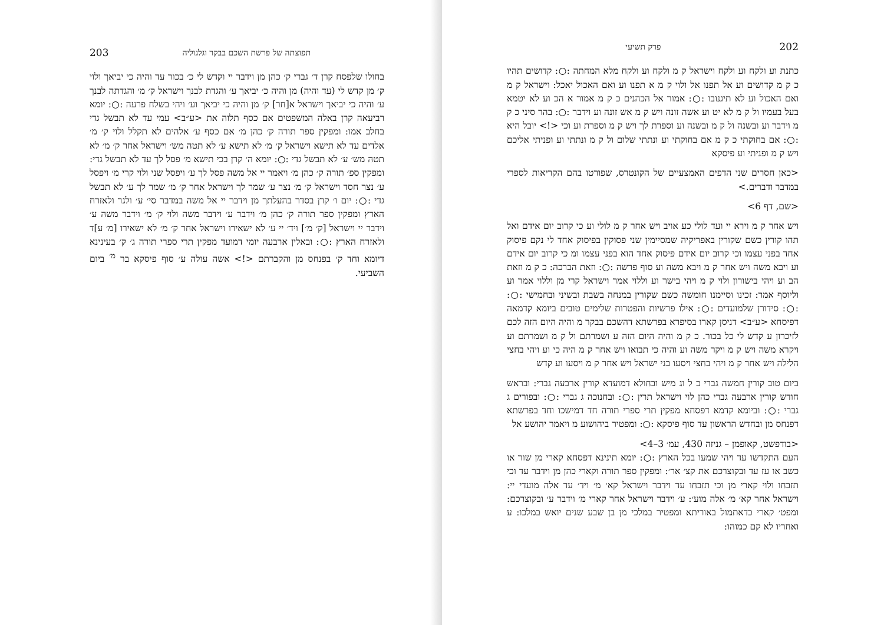202 פרק תשיעי
כתנת וע ולקח וע ולקח וישראל ק מ ולקח וע ולקח מלא המחתה :○: קדושים תהיו כ ק מ קדושים וע אל תפנו אל ולוי ק מ א תפנו וע ואם האכול יאכל: וישראל ק מ ואם האכול וע לא תיגנובו :○: אמור אל הכהנים כ ק מ אמור א הכ וע לא יטמא בעל בעמיו ול ק מ לא יט וע אשה זונה ויש ק מ אש זונה וע וידבר :○: בהר סיני כ ק מ וידבר וע ובשנה ול ק מ ובשנה וע וספרת לך ויש ק מ וספרת וע וכי <!> יובל היא :○: אם בחוקתי כ ק מ אם בחוקתי וע ונתתי שלום ול ק מ ונתתי וע ופניתי אליכם ויש ק מ ופניתי וע פיסקא
<כאן חסרים שני הדפים האמצעיים של הקונטרס, שפורטו בהם הקריאות לספרי במדבר ודברים.>
<שם, דף 6>
ויש אחר ק מ וירא יי ועד לולי כע אויב ויש אחר ק מ לולי וע כי קרוב יום אידם ואל תהו קורין כשם שקורין באפריקיה שמסיימין שני פסוקין בפיסוק אחד לי נקם פיסוק אחד בפני עצמו וכי קרוב יום אידם פיסוק אחד הוא בפני עצמו ומ כי קרוב יום אידם וע ויבא משה ויש אחר ק מ ויבא משה וע סוף פרשה :○: וזאת הברכה: כ ק מ וזאת הב וע ויהי בישורון ולוי ק מ ויהי בישר וע וללוי אמר וישראל קרי מן וללוי אמר וע וליוסף אמר: זכינו וסיימנו חומשה כשם שקורין במנחה בשבת ובשיני ובחמישי :○: :○: סידורן שלמועדים :○: אילו פרשיות והפטרות שלימים טובים ביומא קדמאה דפיסחא <ע״ב> דניסן קארו בסיפרא בפרשתא דהשכם בבקר מ והיה היום הזה לכם לזיכרון ע קדש לי כל בכור. כ ק מ והיה היום הזה ע ושמרתם ול ק מ ושמרתם וע ויקרא משה ויש ק מ ויקר משה וע והיה כי תבואו ויש אחר ק מ היה כי וע ויהי בחצי הלילה ויש אחר ק מ ויהי בחצי ויסעו בני ישראל ויש אחר ק מ ויסעו וע קדש
ביום טוב קורין חמשה גברי כ ל וג מיש ובחולא דמועדא קורין ארבעה גברי: ובראש חודש קורין ארבעה גברי כהן לוי וישראל תרין :○: ובחנוכה ג גברי :○: ובפורים ג גברי :○: וביומא קדמא דפסחא מפקין תרי ספרי תורה חד דמישכו וחד בפרשתא דפנחס מן ובחדש הראשון עד סוף פיסקא :○: ומפטיר ביהושוע מ ויאמר יהושע אל
<בודפשט, קאופמן – גניזה 430, עמ׳ 3–4>
העם התקדשו עד ויהי שמעו בכל הארץ :○: יומא תינינא דפסחא קארי מן שור או כשב או עז עד ובקוצרכם את קצ׳ אר׳: ומפקין ספר תורה וקארי כהן מן וידבר עד וכי תזבחו ולוי קארי מן וכי תזבחו עד וידבר וישראל קא׳ מ׳ ויד׳ עד אלה מועדי יי: וישראל אחר קא׳ מ׳ אלה מוע׳: ע׳ וידבר וישראל אחר קארי מ׳ וידבר ע׳ ובקוצרכם: ומפט׳ קארי כדאתמול באוריתא ומפטיר במלכי מן בן שבע שנים יואש במלכו: ע ואחריו לא קם כמוהו:
תפוצתה של פרשת השכם בבקר וגלגוליה 203
בחולו שלפסח קרן ד׳ גברי ק׳ כהן מן וידבר יי וקדש לי כ׳ בכור עד והיה כי יביאך ולוי ק׳ מן קדש לי (עד והיה) מן והיה כ׳ יביאך ע׳ והגדת לבנך וישראל ק׳ מ׳ והגדתה לבנך ע׳ והיה כי יביאך וישראל א[חר] ק׳ מן והיה כי יביאך וע׳ ויהי בשלח פרעה :○: יומא רביעאה קרן באלה המשפטים אם כסף תלוה את <ע״ב> עמי עד לא תבשל גדי בחלב אמו: ומפקין ספר תורה ק׳ כהן מ׳ אם כסף ע׳ אלהים לא תקלל ולוי ק׳ מ׳ אלדים עד לא תישא וישראל ק׳ מ׳ לא תישא ע׳ לא תטה מש׳ וישראל אחר ק׳ מ׳ לא תטה מש׳ ע׳ לא תבשל גדי :○: יומא ה׳ קרן בכי תישא מ׳ פסל לך עד לא תבשל גדי: ומפקין ספ׳ תורה ק׳ כהן מ׳ ויאמר יי אל משה פסל לך ע׳ ויפסל שני ולוי קרי מ׳ ויפסל ע׳ נצר חסד וישראל ק׳ מ׳ נצר ע׳ שמר לך וישראל אחר ק׳ מ׳ שמר לך ע׳ לא תבשל גדי :○: יום ו׳ קרן בסדר בהעלתך מן וידבר יי אל משה במדבר סי׳ ע׳ ולגר ולאזרח הארץ ומפקין ספר תורה ק׳ כהן מ׳ וידבר ע׳ וידבר משה ולוי ק׳ מ׳ וידבר משה ע׳ וידבר יי וישראל [ק׳ מ׳] ויד׳ יי ע׳ לא ישאירו וישראל אחר ק׳ מ׳ לא ישאירו [מ׳ ע]ד ולאזרח הארץ :○: ובאלין ארבעה יומי דמועד מפקין תרי ספרי תורה ג׳ ק׳ בעינינא דיומא וחד ק׳ בפנחס מן והקברתם <!> אשה עולה ע׳ סוף פיסקא בר <sup>מ׳</sup> ביום השביעי.